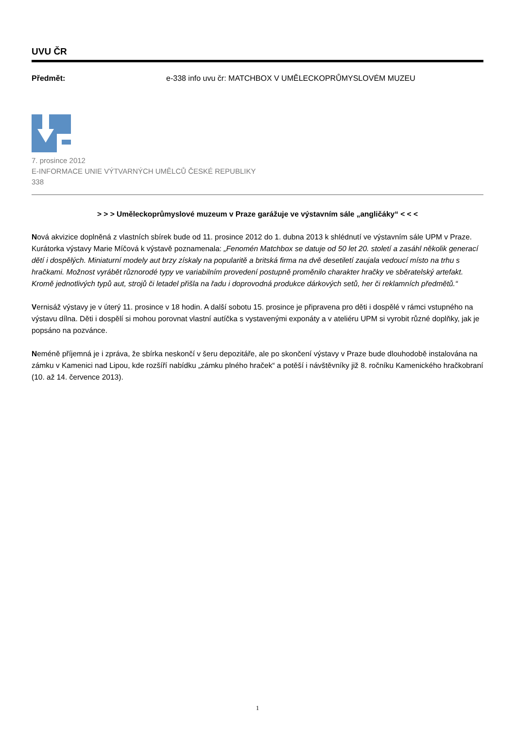UVU ČR
Předmět: e-338 info uvu čr: MATCHBOX V UMĚLECKOPRŮMYSLOVÉM MUZEU
7. prosince 2012
E-INFORMACE UNIE VÝTVARNÝCH UMĚLCŮ ČESKÉ REPUBLIKY
338
> > > Uměleckoprůmyslové muzeum v Praze garážuje ve výstavním sále „angličáky“ < < <
Nová akvizice doplněná z vlastních sbírek bude od 11. prosince 2012 do 1. dubna 2013 k shlédnutí ve výstavním sále UPM v Praze. Kurátorka výstavy Marie Míčová k výstavě poznamenala: „Fenomén Matchbox se datuje od 50 let 20. století a zasáhl několik generací dětí i dospělých. Miniaturní modely aut brzy získaly na popularitě a britská firma na dvě desetiletí zaujala vedoucí místo na trhu s hračkami. Možnost vyrábět různorodé typy ve variabilním provedení postupně proměnilo charakter hračky ve sběratelský artefakt. Kromě jednotlivých typů aut, strojů či letadel přišla na řadu i doprovodná produkce dárkových setů, her či reklamních předmětů.“
Vernisáž výstavy je v úterý 11. prosince v 18 hodin. A další sobotu 15. prosince je připravena pro děti i dospělé v rámci vstupného na výstavu dílna. Děti i dospělí si mohou porovnat vlastní autíčka s vystavenými exponáty a v ateliéru UPM si vyrobit různé doplňky, jak je popsáno na pozvánce.
Neméně příjemná je i zpráva, že sbírka neskončí v šeru depozitáře, ale po skončení výstavy v Praze bude dlouhodobě instalována na zámku v Kamenici nad Lipou, kde rozšíří nabídku „zámku plného hraček“ a potěší i návštěvníky již 8. ročníku Kamenického hračkobraní (10. až 14. července 2013).
1